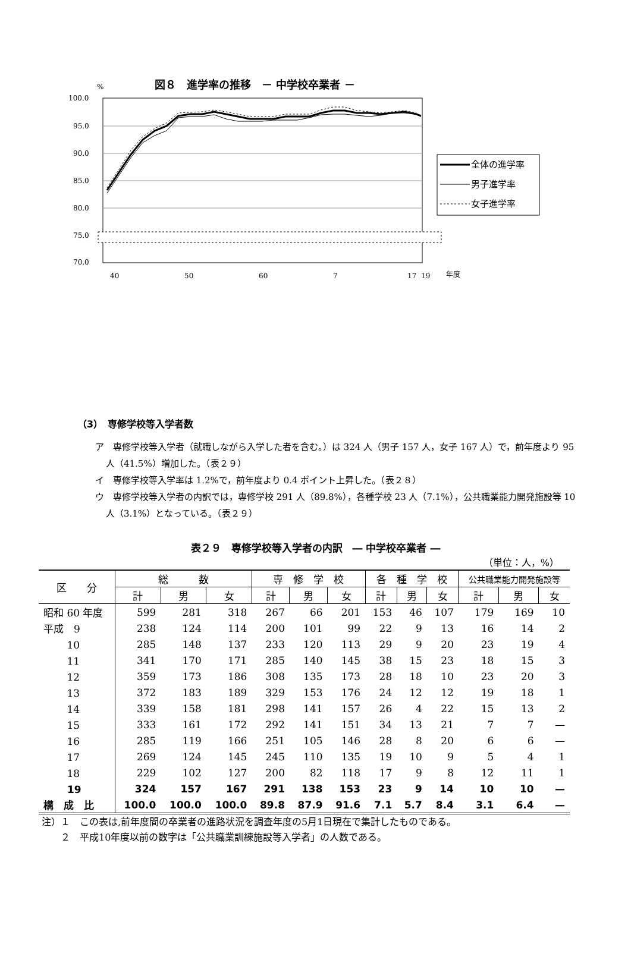図８　進学率の推移　－ 中学校卒業者 －
%
100.0
95.0
90.0
85.0
80.0
75.0
70.0
40
50
60
7
17
19
年度
全体の進学率
男子進学率
女子進学率
（3）　専修学校等入学者数
ア　専修学校等入学者（就職しながら入学した者を含む。）は 324 人（男子 157 人，女子 167 人）で，前年度より 95 人（41.5%）増加した。（表２９）
イ　専修学校等入学率は 1.2%で，前年度より 0.4 ポイント上昇した。（表２８）
ウ　専修学校等入学者の内訳では，専修学校 291 人（89.8%），各種学校 23 人（7.1%），公共職業能力開発施設等 10 人（3.1%）となっている。（表２９）
表２９　専修学校等入学者の内訳　― 中学校卒業者 ―
（単位：人，%）
| 区 分 | 総 数 | | | 専 修 学 校 | | | 各 種 学 校 | | | 公共職業能力開発施設等 | | |
| --- | --- | --- | --- | --- | --- | --- | --- | --- | --- | --- | --- | --- |
| | 計 | 男 | 女 | 計 | 男 | 女 | 計 | 男 | 女 | 計 | 男 | 女 |
| 昭和 60 年度 | 599 | 281 | 318 | 267 | 66 | 201 | 153 | 46 | 107 | 179 | 169 | 10 |
| 平成 9 | 238 | 124 | 114 | 200 | 101 | 99 | 22 | 9 | 13 | 16 | 14 | 2 |
| 10 | 285 | 148 | 137 | 233 | 120 | 113 | 29 | 9 | 20 | 23 | 19 | 4 |
| 11 | 341 | 170 | 171 | 285 | 140 | 145 | 38 | 15 | 23 | 18 | 15 | 3 |
| 12 | 359 | 173 | 186 | 308 | 135 | 173 | 28 | 18 | 10 | 23 | 20 | 3 |
| 13 | 372 | 183 | 189 | 329 | 153 | 176 | 24 | 12 | 12 | 19 | 18 | 1 |
| 14 | 339 | 158 | 181 | 298 | 141 | 157 | 26 | 4 | 22 | 15 | 13 | 2 |
| 15 | 333 | 161 | 172 | 292 | 141 | 151 | 34 | 13 | 21 | 7 | 7 | — |
| 16 | 285 | 119 | 166 | 251 | 105 | 146 | 28 | 8 | 20 | 6 | 6 | — |
| 17 | 269 | 124 | 145 | 245 | 110 | 135 | 19 | 10 | 9 | 5 | 4 | 1 |
| 18 | 229 | 102 | 127 | 200 | 82 | 118 | 17 | 9 | 8 | 12 | 11 | 1 |
| 19 | 324 | 157 | 167 | 291 | 138 | 153 | 23 | 9 | 14 | 10 | 10 | — |
| 構 成 比 | 100.0 | 100.0 | 100.0 | 89.8 | 87.9 | 91.6 | 7.1 | 5.7 | 8.4 | 3.1 | 6.4 | — |
注）１　この表は,前年度間の卒業者の進路状況を調査年度の5月1日現在で集計したものである。
　　２　平成10年度以前の数字は「公共職業訓練施設等入学者」の人数である。